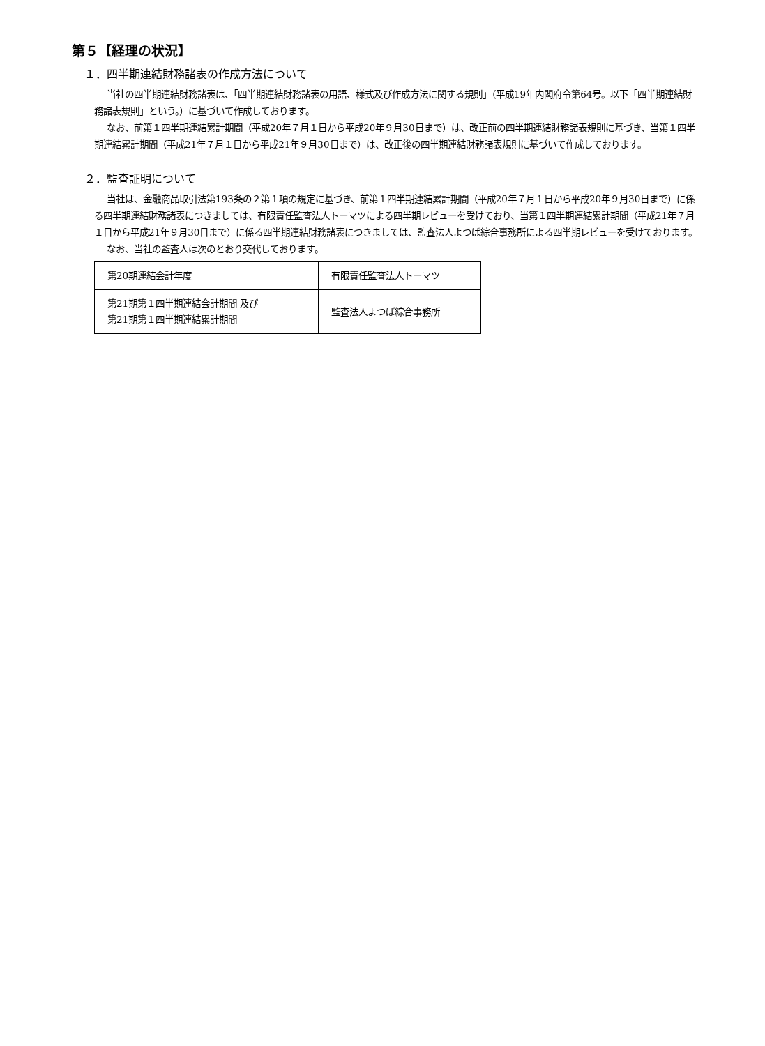第５【経理の状況】
１．四半期連結財務諸表の作成方法について
当社の四半期連結財務諸表は、「四半期連結財務諸表の用語、様式及び作成方法に関する規則」（平成19年内閣府令第64号。以下「四半期連結財務諸表規則」という。）に基づいて作成しております。
なお、前第１四半期連結累計期間（平成20年７月１日から平成20年９月30日まで）は、改正前の四半期連結財務諸表規則に基づき、当第１四半期連結累計期間（平成21年７月１日から平成21年９月30日まで）は、改正後の四半期連結財務諸表規則に基づいて作成しております。
２．監査証明について
当社は、金融商品取引法第193条の２第１項の規定に基づき、前第１四半期連結累計期間（平成20年７月１日から平成20年９月30日まで）に係る四半期連結財務諸表につきましては、有限責任監査法人トーマツによる四半期レビューを受けており、当第１四半期連結累計期間（平成21年７月１日から平成21年９月30日まで）に係る四半期連結財務諸表につきましては、監査法人よつば綜合事務所による四半期レビューを受けております。
なお、当社の監査人は次のとおり交代しております。
| 第20期連結会計年度 | 有限責任監査法人トーマツ |
| 第21期第１四半期連結会計期間 及び 第21期第１四半期連結累計期間 | 監査法人よつば綜合事務所 |